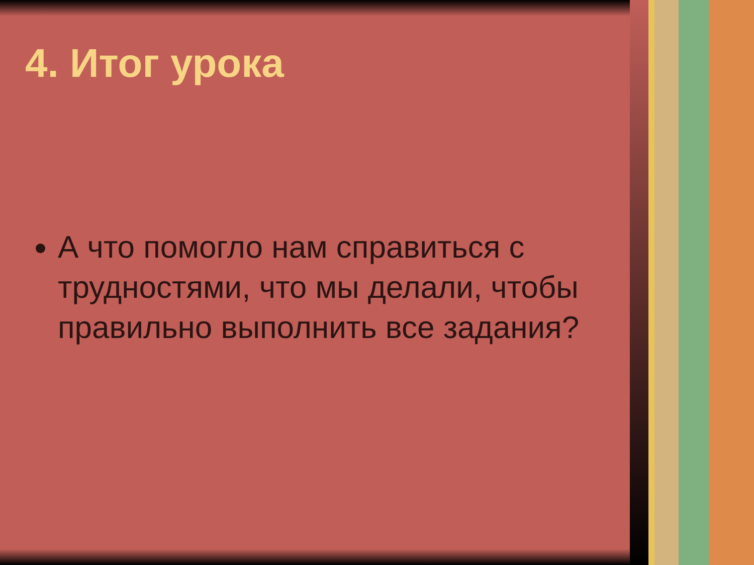4. Итог урока
А что помогло нам справиться с трудностями, что мы делали, чтобы правильно выполнить все задания?